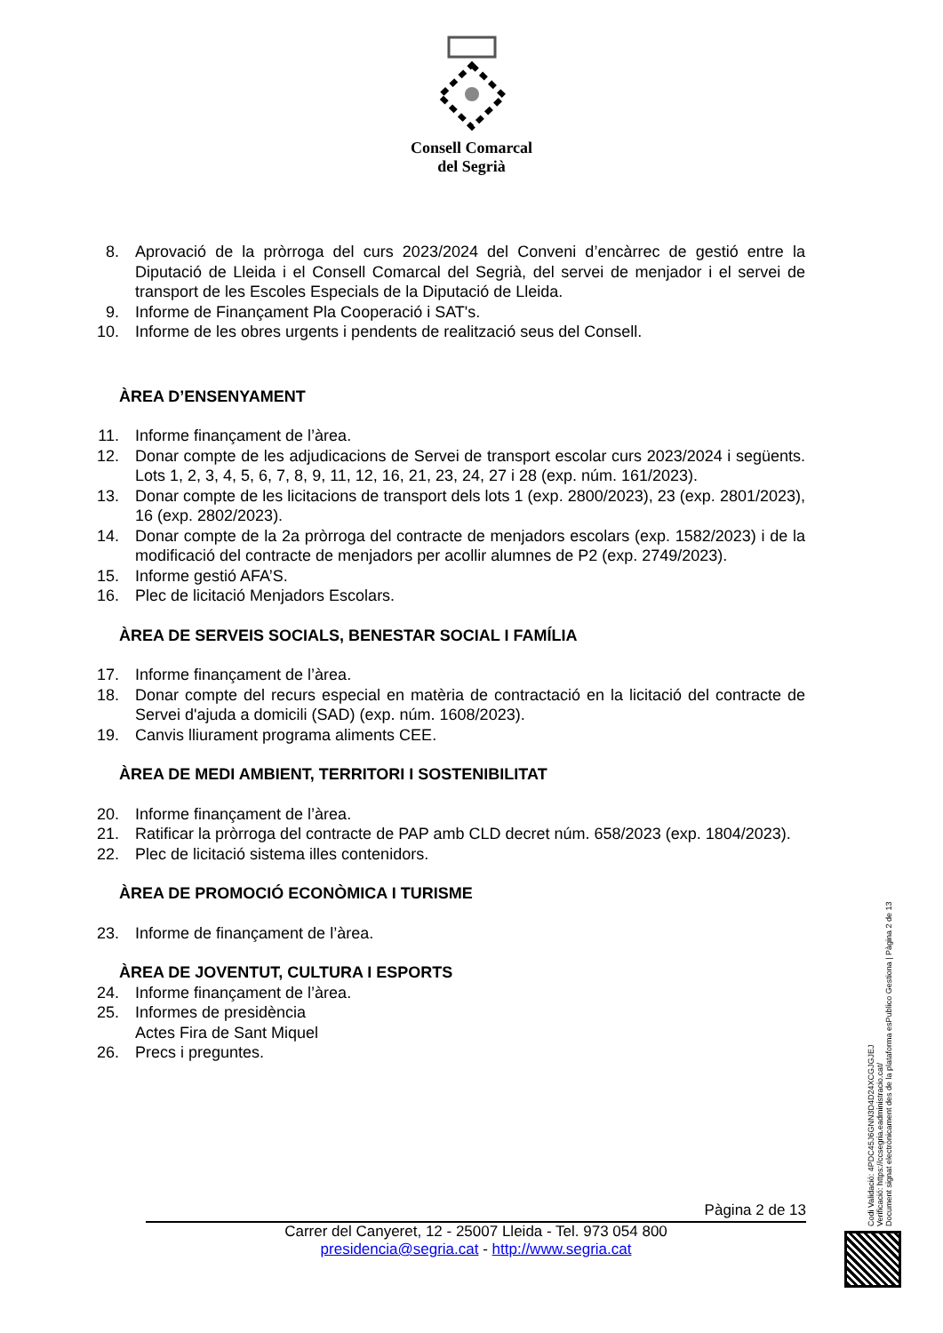Consell Comarcal
del Segrià
8. Aprovació de la pròrroga del curs 2023/2024 del Conveni d’encàrrec de gestió entre la Diputació de Lleida i el Consell Comarcal del Segrià, del servei de menjador i el servei de transport de les Escoles Especials de la Diputació de Lleida.
9. Informe de Finançament Pla Cooperació i SAT's.
10. Informe de les obres urgents i pendents de realització seus del Consell.
ÀREA D’ENSENYAMENT
11. Informe finançament de l’àrea.
12. Donar compte de les adjudicacions de Servei de transport escolar curs 2023/2024 i següents. Lots 1, 2, 3, 4, 5, 6, 7, 8, 9, 11, 12, 16, 21, 23, 24, 27 i 28 (exp. núm. 161/2023).
13. Donar compte de les licitacions de transport dels lots 1 (exp. 2800/2023), 23 (exp. 2801/2023), 16 (exp. 2802/2023).
14. Donar compte de la 2a pròrroga del contracte de menjadors escolars (exp. 1582/2023) i de la modificació del contracte de menjadors per acollir alumnes de P2 (exp. 2749/2023).
15. Informe gestió AFA’S.
16. Plec de licitació Menjadors Escolars.
ÀREA DE SERVEIS SOCIALS, BENESTAR SOCIAL I FAMÍLIA
17. Informe finançament de l’àrea.
18. Donar compte del recurs especial en matèria de contractació en la licitació del contracte de Servei d'ajuda a domicili (SAD) (exp. núm. 1608/2023).
19. Canvis lliurament programa aliments CEE.
ÀREA DE MEDI AMBIENT, TERRITORI I SOSTENIBILITAT
20. Informe finançament de l’àrea.
21. Ratificar la pròrroga del contracte de PAP amb CLD decret núm. 658/2023 (exp. 1804/2023).
22. Plec de licitació sistema illes contenidors.
ÀREA DE PROMOCIÓ ECONÒMICA I TURISME
23. Informe de finançament de l’àrea.
ÀREA DE JOVENTUT, CULTURA I ESPORTS
24. Informe finançament de l’àrea.
25. Informes de presidència
Actes Fira de Sant Miquel
26. Precs i preguntes.
Pàgina 2 de 13
Carrer del Canyeret, 12 - 25007 Lleida - Tel. 973 054 800
presidencia@segria.cat - http://www.segria.cat
Codi Validació: 4PDC45J6GNN3D4D24XCGJGJEJ
Verificació: https://ccsegria.eadministracio.cat/
Document signat electrònicament des de la plataforma esPublico Gestiona | Pàgina 2 de 13